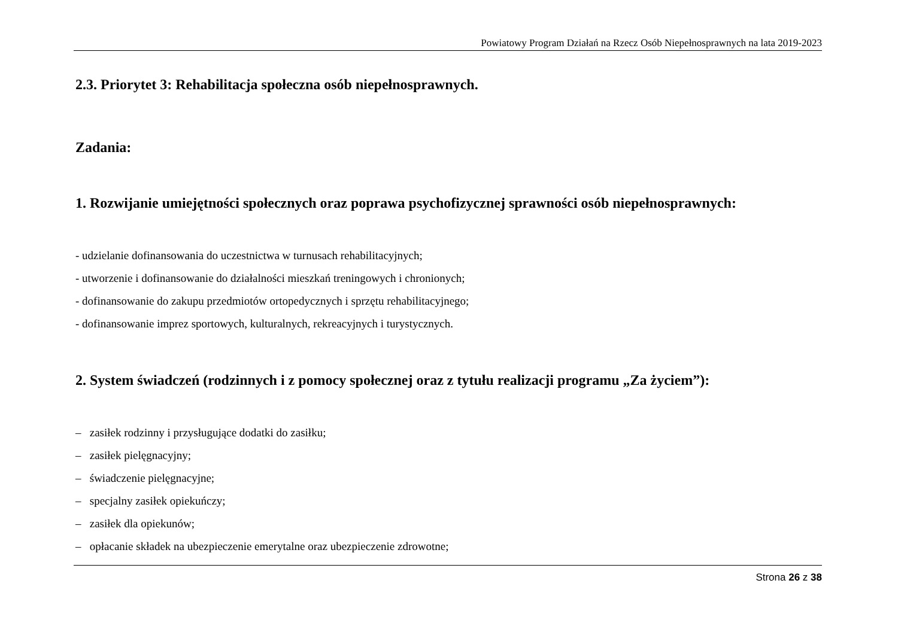Powiatowy Program Działań na Rzecz Osób Niepełnosprawnych na lata 2019-2023
2.3. Priorytet 3: Rehabilitacja społeczna osób niepełnosprawnych.
Zadania:
1. Rozwijanie umiejętności społecznych oraz poprawa psychofizycznej sprawności osób niepełnosprawnych:
- udzielanie dofinansowania do uczestnictwa w turnusach rehabilitacyjnych;
- utworzenie i dofinansowanie do działalności mieszkań treningowych i chronionych;
- dofinansowanie do zakupu przedmiotów ortopedycznych i sprzętu rehabilitacyjnego;
- dofinansowanie imprez sportowych, kulturalnych, rekreacyjnych i turystycznych.
2. System świadczeń (rodzinnych i z pomocy społecznej oraz z tytułu realizacji programu „Za życiem”):
– zasiłek rodzinny i przysługujące dodatki do zasiłku;
– zasiłek pielęgnacyjny;
– świadczenie pielęgnacyjne;
– specjalny zasiłek opiekuńczy;
– zasiłek dla opiekunów;
– opłacanie składek na ubezpieczenie emerytalne oraz ubezpieczenie zdrowotne;
Strona 26 z 38